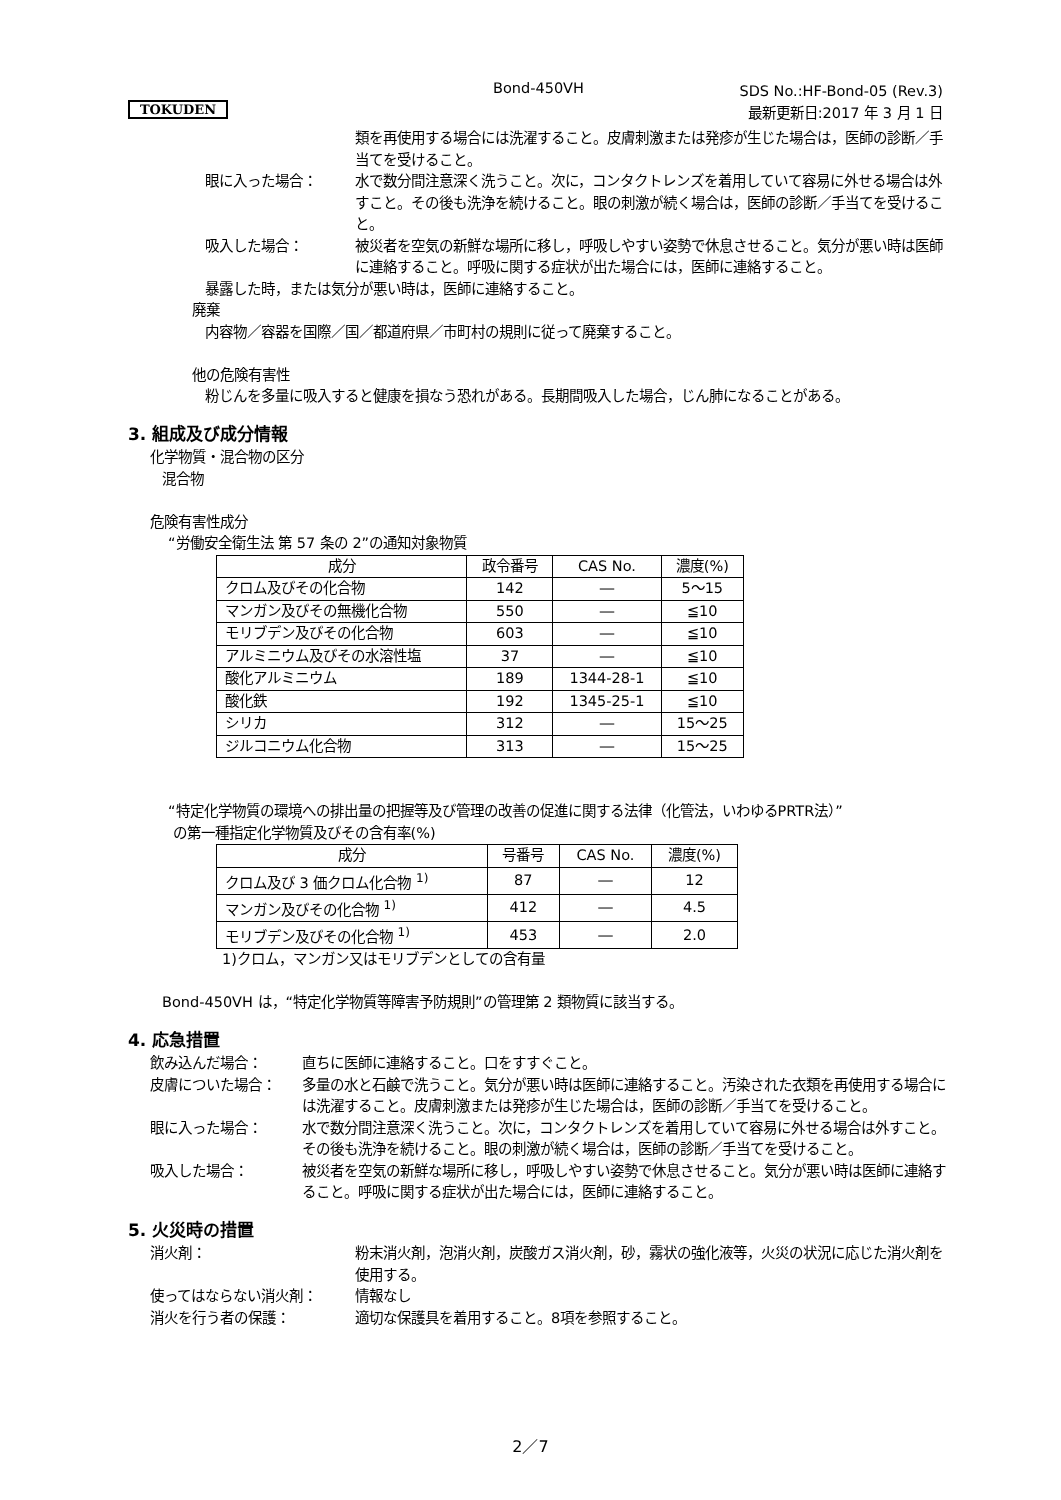TOKUDEN
Bond-450VH
SDS No.:HF-Bond-05 (Rev.3)
最新更新日:2017 年 3 月 1 日
類を再使用する場合には洗濯すること。皮膚刺激または発疹が生じた場合は，医師の診断／手当てを受けること。
眼に入った場合： 水で数分間注意深く洗うこと。次に，コンタクトレンズを着用していて容易に外せる場合は外すこと。その後も洗浄を続けること。眼の刺激が続く場合は，医師の診断／手当てを受けること。
吸入した場合： 被災者を空気の新鮮な場所に移し，呼吸しやすい姿勢で休息させること。気分が悪い時は医師に連絡すること。呼吸に関する症状が出た場合には，医師に連絡すること。
暴露した時，または気分が悪い時は，医師に連絡すること。
廃棄
内容物／容器を国際／国／都道府県／市町村の規則に従って廃棄すること。
他の危険有害性
粉じんを多量に吸入すると健康を損なう恐れがある。長期間吸入した場合，じん肺になることがある。
3. 組成及び成分情報
化学物質・混合物の区分
混合物
危険有害性成分
“労働安全衛生法 第 57 条の 2”の通知対象物質
| 成分 | 政令番号 | CAS No. | 濃度(%) |
| --- | --- | --- | --- |
| クロム及びその化合物 | 142 | ― | 5～15 |
| マンガン及びその無機化合物 | 550 | ― | ≦10 |
| モリブデン及びその化合物 | 603 | ― | ≦10 |
| アルミニウム及びその水溶性塩 | 37 | ― | ≦10 |
| 酸化アルミニウム | 189 | 1344-28-1 | ≦10 |
| 酸化鉄 | 192 | 1345-25-1 | ≦10 |
| シリカ | 312 | ― | 15～25 |
| ジルコニウム化合物 | 313 | ― | 15～25 |
“特定化学物質の環境への排出量の把握等及び管理の改善の促進に関する法律（化管法，いわゆるPRTR法）”
の第一種指定化学物質及びその含有率(%)
| 成分 | 号番号 | CAS No. | 濃度(%) |
| --- | --- | --- | --- |
| クロム及び 3 価クロム化合物 <sup>1)</sup> | 87 | ― | 12 |
| マンガン及びその化合物 <sup>1)</sup> | 412 | ― | 4.5 |
| モリブデン及びその化合物 <sup>1)</sup> | 453 | ― | 2.0 |
1)クロム，マンガン又はモリブデンとしての含有量
Bond-450VH は，“特定化学物質等障害予防規則”の管理第 2 類物質に該当する。
4. 応急措置
飲み込んだ場合： 直ちに医師に連絡すること。口をすすぐこと。
皮膚についた場合： 多量の水と石鹸で洗うこと。気分が悪い時は医師に連絡すること。汚染された衣類を再使用する場合には洗濯すること。皮膚刺激または発疹が生じた場合は，医師の診断／手当てを受けること。
眼に入った場合： 水で数分間注意深く洗うこと。次に，コンタクトレンズを着用していて容易に外せる場合は外すこと。その後も洗浄を続けること。眼の刺激が続く場合は，医師の診断／手当てを受けること。
吸入した場合： 被災者を空気の新鮮な場所に移し，呼吸しやすい姿勢で休息させること。気分が悪い時は医師に連絡すること。呼吸に関する症状が出た場合には，医師に連絡すること。
5. 火災時の措置
消火剤： 粉末消火剤，泡消火剤，炭酸ガス消火剤，砂，霧状の強化液等，火災の状況に応じた消火剤を使用する。
使ってはならない消火剤： 情報なし
消火を行う者の保護： 適切な保護具を着用すること。8項を参照すること。
2／7